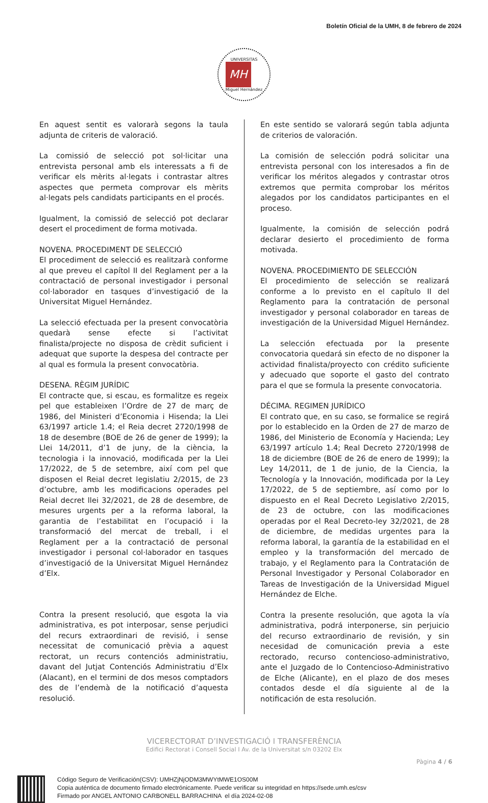Boletín Oficial de la UMH, 8 de febrero de 2024
UNIVERSITAS
MH
Miguel Hernández
En aquest sentit es valorarà segons la taula adjunta de criteris de valoració.
La comissió de selecció pot sol·licitar una entrevista personal amb els interessats a fi de verificar els mèrits al·legats i contrastar altres aspectes que permeta comprovar els mèrits al·legats pels candidats participants en el procés.
Igualment, la comissió de selecció pot declarar desert el procediment de forma motivada.
NOVENA. PROCEDIMENT DE SELECCIÓ
El procediment de selecció es realitzarà conforme al que preveu el capítol II del Reglament per a la contractació de personal investigador i personal col·laborador en tasques d’investigació de la Universitat Miguel Hernández.
La selecció efectuada per la present convocatòria quedarà sense efecte si l’activitat finalista/projecte no disposa de crèdit suficient i adequat que suporte la despesa del contracte per al qual es formula la present convocatòria.
DESENA. RÈGIM JURÍDIC
El contracte que, si escau, es formalitze es regeix pel que estableixen l’Ordre de 27 de març de 1986, del Ministeri d’Economia i Hisenda; la Llei 63/1997 article 1.4; el Reia decret 2720/1998 de 18 de desembre (BOE de 26 de gener de 1999); la Llei 14/2011, d’1 de juny, de la ciència, la tecnologia i la innovació, modificada per la Llei 17/2022, de 5 de setembre, així com pel que disposen el Reial decret legislatiu 2/2015, de 23 d’octubre, amb les modificacions operades pel Reial decret llei 32/2021, de 28 de desembre, de mesures urgents per a la reforma laboral, la garantia de l’estabilitat en l’ocupació i la transformació del mercat de treball, i el Reglament per a la contractació de personal investigador i personal col·laborador en tasques d’investigació de la Universitat Miguel Hernández d’Elx.
Contra la present resolució, que esgota la via administrativa, es pot interposar, sense perjudici del recurs extraordinari de revisió, i sense necessitat de comunicació prèvia a aquest rectorat, un recurs contenciós administratiu, davant del Jutjat Contenciós Administratiu d’Elx (Alacant), en el termini de dos mesos comptadors des de l’endemà de la notificació d’aquesta resolució.
En este sentido se valorará según tabla adjunta de criterios de valoración.
La comisión de selección podrá solicitar una entrevista personal con los interesados a fin de verificar los méritos alegados y contrastar otros extremos que permita comprobar los méritos alegados por los candidatos participantes en el proceso.
Igualmente, la comisión de selección podrá declarar desierto el procedimiento de forma motivada.
NOVENA. PROCEDIMIENTO DE SELECCIÓN
El procedimiento de selección se realizará conforme a lo previsto en el capítulo II del Reglamento para la contratación de personal investigador y personal colaborador en tareas de investigación de la Universidad Miguel Hernández.
La selección efectuada por la presente convocatoria quedará sin efecto de no disponer la actividad finalista/proyecto con crédito suficiente y adecuado que soporte el gasto del contrato para el que se formula la presente convocatoria.
DÉCIMA. REGIMEN JURÍDICO
El contrato que, en su caso, se formalice se regirá por lo establecido en la Orden de 27 de marzo de 1986, del Ministerio de Economía y Hacienda; Ley 63/1997 artículo 1.4; Real Decreto 2720/1998 de 18 de diciembre (BOE de 26 de enero de 1999); la Ley 14/2011, de 1 de junio, de la Ciencia, la Tecnología y la Innovación, modificada por la Ley 17/2022, de 5 de septiembre, así como por lo dispuesto en el Real Decreto Legislativo 2/2015, de 23 de octubre, con las modificaciones operadas por el Real Decreto-ley 32/2021, de 28 de diciembre, de medidas urgentes para la reforma laboral, la garantía de la estabilidad en el empleo y la transformación del mercado de trabajo, y el Reglamento para la Contratación de Personal Investigador y Personal Colaborador en Tareas de Investigación de la Universidad Miguel Hernández de Elche.
Contra la presente resolución, que agota la vía administrativa, podrá interponerse, sin perjuicio del recurso extraordinario de revisión, y sin necesidad de comunicación previa a este rectorado, recurso contencioso-administrativo, ante el Juzgado de lo Contencioso-Administrativo de Elche (Alicante), en el plazo de dos meses contados desde el día siguiente al de la notificación de esta resolución.
VICERECTORAT D’INVESTIGACIÓ I TRANSFERÈNCIA
Edifici Rectorat i Consell Social I Av. de la Universitat s/n 03202 Elx
Pàgina 4 / 6
Código Seguro de Verificación(CSV): UMHZjNjODM3MWYtMWE1OS00M
Copia auténtica de documento firmado electrónicamente. Puede verificar su integridad en https://sede.umh.es/csv
Firmado por ANGEL ANTONIO CARBONELL BARRACHINA el día 2024-02-08